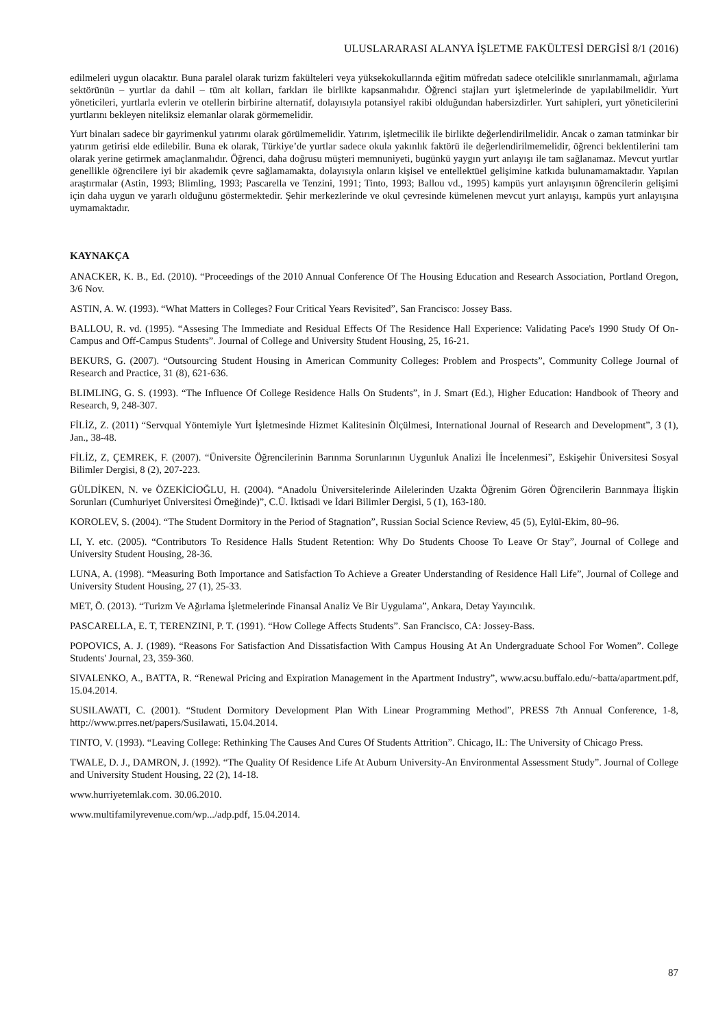ULUSLARARASI ALANYA İŞLETME FAKÜLTESİ DERGİSİ 8/1 (2016)
edilmeleri uygun olacaktır. Buna paralel olarak turizm fakülteleri veya yüksekokullarında eğitim müfredatı sadece otelcilikle sınırlanmamalı, ağırlama sektörünün – yurtlar da dahil – tüm alt kolları, farkları ile birlikte kapsanmalıdır. Öğrenci stajları yurt işletmelerinde de yapılabilmelidir. Yurt yöneticileri, yurtlarla evlerin ve otellerin birbirine alternatif, dolayısıyla potansiyel rakibi olduğundan habersizdirler. Yurt sahipleri, yurt yöneticilerini yurtlarını bekleyen niteliksiz elemanlar olarak görmemelidir.
Yurt binaları sadece bir gayrimenkul yatırımı olarak görülmemelidir. Yatırım, işletmecilik ile birlikte değerlendirilmelidir. Ancak o zaman tatminkar bir yatırım getirisi elde edilebilir. Buna ek olarak, Türkiye’de yurtlar sadece okula yakınlık faktörü ile değerlendirilmemelidir, öğrenci beklentilerini tam olarak yerine getirmek amaçlanmalıdır. Öğrenci, daha doğrusu müşteri memnuniyeti, bugünkü yaygın yurt anlayışı ile tam sağlanamaz. Mevcut yurtlar genellikle öğrencilere iyi bir akademik çevre sağlamamakta, dolayısıyla onların kişisel ve entellektüel gelişimine katkıda bulunamamaktadır. Yapılan araştırmalar (Astin, 1993; Blimling, 1993; Pascarella ve Tenzini, 1991; Tinto, 1993; Ballou vd., 1995) kampüs yurt anlayışının öğrencilerin gelişimi için daha uygun ve yararlı olduğunu göstermektedir. Şehir merkezlerinde ve okul çevresinde kümelenen mevcut yurt anlayışı, kampüs yurt anlayışına uymamaktadır.
KAYNAKÇA
ANACKER, K. B., Ed. (2010). “Proceedings of the 2010 Annual Conference Of The Housing Education and Research Association, Portland Oregon, 3/6 Nov.
ASTIN, A. W. (1993). “What Matters in Colleges? Four Critical Years Revisited”, San Francisco: Jossey Bass.
BALLOU, R. vd. (1995). “Assesing The Immediate and Residual Effects Of The Residence Hall Experience: Validating Pace's 1990 Study Of On-Campus and Off-Campus Students”. Journal of College and University Student Housing, 25, 16-21.
BEKURS, G. (2007). “Outsourcing Student Housing in American Community Colleges: Problem and Prospects”, Community College Journal of Research and Practice, 31 (8), 621-636.
BLIMLING, G. S. (1993). “The Influence Of College Residence Halls On Students”, in J. Smart (Ed.), Higher Education: Handbook of Theory and Research, 9, 248-307.
FİLİZ, Z. (2011) “Servqual Yöntemiyle Yurt İşletmesinde Hizmet Kalitesinin Ölçülmesi, International Journal of Research and Development”, 3 (1), Jan., 38-48.
FİLİZ, Z, ÇEMREK, F. (2007). “Üniversite Öğrencilerinin Barınma Sorunlarının Uygunluk Analizi İle İncelenmesi”, Eskişehir Üniversitesi Sosyal Bilimler Dergisi, 8 (2), 207-223.
GÜLDİKEN, N. ve ÖZEKİCİOĞLU, H. (2004). “Anadolu Üniversitelerinde Ailelerinden Uzakta Öğrenim Gören Öğrencilerin Barınmaya İlişkin Sorunları (Cumhuriyet Üniversitesi Örneğinde)”, C.Ü. İktisadi ve İdari Bilimler Dergisi, 5 (1), 163-180.
KOROLEV, S. (2004). “The Student Dormitory in the Period of Stagnation”, Russian Social Science Review, 45 (5), Eylül-Ekim, 80–96.
LI, Y. etc. (2005). “Contributors To Residence Halls Student Retention: Why Do Students Choose To Leave Or Stay”, Journal of College and University Student Housing, 28-36.
LUNA, A. (1998). “Measuring Both Importance and Satisfaction To Achieve a Greater Understanding of Residence Hall Life”, Journal of College and University Student Housing, 27 (1), 25-33.
MET, Ö. (2013). “Turizm Ve Ağırlama İşletmelerinde Finansal Analiz Ve Bir Uygulama”, Ankara, Detay Yayıncılık.
PASCARELLA, E. T, TERENZINI, P. T. (1991). “How College Affects Students”. San Francisco, CA: Jossey-Bass.
POPOVICS, A. J. (1989). “Reasons For Satisfaction And Dissatisfaction With Campus Housing At An Undergraduate School For Women”. College Students' Journal, 23, 359-360.
SIVALENKO, A., BATTA, R. “Renewal Pricing and Expiration Management in the Apartment Industry”, www.acsu.buffalo.edu/~batta/apartment.pdf, 15.04.2014.
SUSILAWATI, C. (2001). “Student Dormitory Development Plan With Linear Programming Method”, PRESS 7th Annual Conference, 1-8, http://www.prres.net/papers/Susilawati, 15.04.2014.
TINTO, V. (1993). “Leaving College: Rethinking The Causes And Cures Of Students Attrition”. Chicago, IL: The University of Chicago Press.
TWALE, D. J., DAMRON, J. (1992). “The Quality Of Residence Life At Auburn University-An Environmental Assessment Study”. Journal of College and University Student Housing, 22 (2), 14-18.
www.hurriyetemlak.com. 30.06.2010.
www.multifamilyrevenue.com/wp.../adp.pdf, 15.04.2014.
87